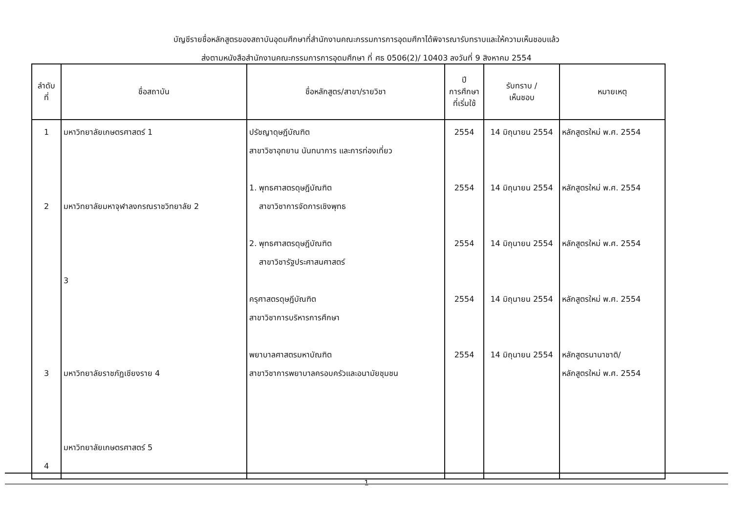บัญชีรายชื่อหลักสูตรของสถาบันอุดมศึกษาที่สำนักงานคณะกรรมการการอุดมศึกาได้พิจารณารับทราบและให้ความเห็นชอบแล้ว
ส่งตามหนังสือสำนักงานคณะกรรมการการอุดมศึกษา ที่ ศธ 0506(2)/ 10403 ลงวันที่ 9 สิงหาคม 2554
| ลำดับ ที่ | ชื่อสถาบัน | ชื่อหลักสูตร/สาขา/รายวิชา | ปี การศึกษา ที่เริ่มใช้ | รับทราบ / เห็นชอบ | หมายเหตุ |
| --- | --- | --- | --- | --- | --- |
| 1 2 3 4 | มหาวิทยาลัยเกษตรศาสตร์ 1 มหาวิทยาลัยมหาจุฬาลงกรณราชวิทยาลัย 2 3 มหาวิทยาลัยราชภัฏเชียงราย 4 มหาวิทยาลัยเกษตรศาสตร์ 5 | ปรัชญาดุษฎีบัณฑิต สาขาวิชาอุทยาน นันทนาการ และการท่องเที่ยว 1. พุทธศาสตรดุษฎีบัณฑิต สาขาวิชาการจัดการเชิงพุทธ 2. พุทธศาสตรดุษฎีบัณฑิต สาขาวิชารัฐประศาสนศาสตร์ ครุศาสตรดุษฎีบัณฑิต สาขาวิชาการบริหารการศึกษา พยาบาลศาสตรมหาบัณฑิต สาขาวิชาการพยาบาลครอบครัวและอนามัยชุมชน | 2554 2554 2554 2554 2554 | 14 มิถุนายน 2554 14 มิถุนายน 2554 14 มิถุนายน 2554 14 มิถุนายน 2554 14 มิถุนายน 2554 | หลักสูตรใหม่ พ.ศ. 2554 หลักสูตรใหม่ พ.ศ. 2554 หลักสูตรใหม่ พ.ศ. 2554 หลักสูตรใหม่ พ.ศ. 2554 หลักสูตรนานาชาติ/ หลักสูตรใหม่ พ.ศ. 2554 |
1